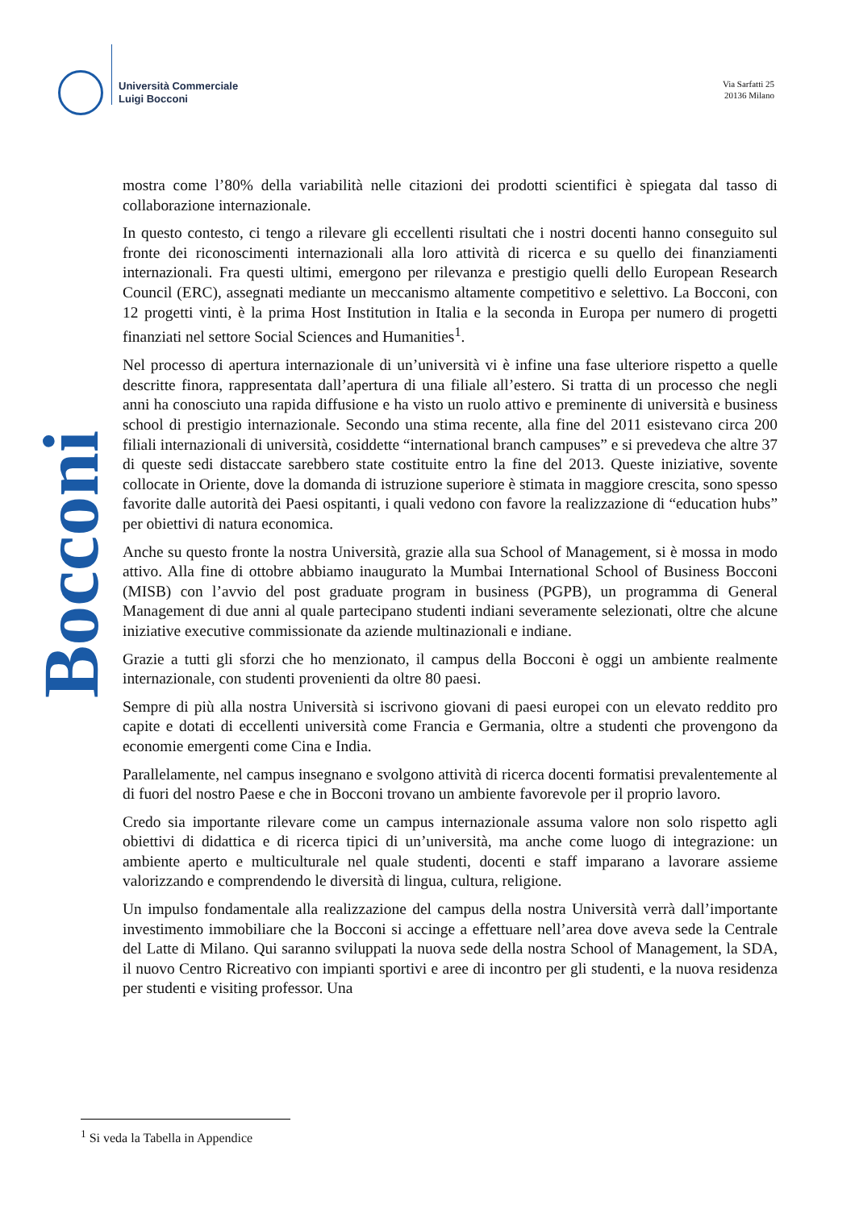Università Commerciale
Luigi Bocconi
Via Sarfatti 25
20136 Milano
Bocconi
mostra come l’80% della variabilità nelle citazioni dei prodotti scientifici è spiegata dal tasso di collaborazione internazionale.
In questo contesto, ci tengo a rilevare gli eccellenti risultati che i nostri docenti hanno conseguito sul fronte dei riconoscimenti internazionali alla loro attività di ricerca e su quello dei finanziamenti internazionali. Fra questi ultimi, emergono per rilevanza e prestigio quelli dello European Research Council (ERC), assegnati mediante un meccanismo altamente competitivo e selettivo. La Bocconi, con 12 progetti vinti, è la prima Host Institution in Italia e la seconda in Europa per numero di progetti finanziati nel settore Social Sciences and Humanities<sup>1</sup>.
Nel processo di apertura internazionale di un’università vi è infine una fase ulteriore rispetto a quelle descritte finora, rappresentata dall’apertura di una filiale all’estero. Si tratta di un processo che negli anni ha conosciuto una rapida diffusione e ha visto un ruolo attivo e preminente di università e business school di prestigio internazionale. Secondo una stima recente, alla fine del 2011 esistevano circa 200 filiali internazionali di università, cosiddette “international branch campuses” e si prevedeva che altre 37 di queste sedi distaccate sarebbero state costituite entro la fine del 2013. Queste iniziative, sovente collocate in Oriente, dove la domanda di istruzione superiore è stimata in maggiore crescita, sono spesso favorite dalle autorità dei Paesi ospitanti, i quali vedono con favore la realizzazione di “education hubs” per obiettivi di natura economica.
Anche su questo fronte la nostra Università, grazie alla sua School of Management, si è mossa in modo attivo. Alla fine di ottobre abbiamo inaugurato la Mumbai International School of Business Bocconi (MISB) con l’avvio del post graduate program in business (PGPB), un programma di General Management di due anni al quale partecipano studenti indiani severamente selezionati, oltre che alcune iniziative executive commissionate da aziende multinazionali e indiane.
Grazie a tutti gli sforzi che ho menzionato, il campus della Bocconi è oggi un ambiente realmente internazionale, con studenti provenienti da oltre 80 paesi.
Sempre di più alla nostra Università si iscrivono giovani di paesi europei con un elevato reddito pro capite e dotati di eccellenti università come Francia e Germania, oltre a studenti che provengono da economie emergenti come Cina e India.
Parallelamente, nel campus insegnano e svolgono attività di ricerca docenti formatisi prevalentemente al di fuori del nostro Paese e che in Bocconi trovano un ambiente favorevole per il proprio lavoro.
Credo sia importante rilevare come un campus internazionale assuma valore non solo rispetto agli obiettivi di didattica e di ricerca tipici di un’università, ma anche come luogo di integrazione: un ambiente aperto e multiculturale nel quale studenti, docenti e staff imparano a lavorare assieme valorizzando e comprendendo le diversità di lingua, cultura, religione.
Un impulso fondamentale alla realizzazione del campus della nostra Università verrà dall’importante investimento immobiliare che la Bocconi si accinge a effettuare nell’area dove aveva sede la Centrale del Latte di Milano. Qui saranno sviluppati la nuova sede della nostra School of Management, la SDA, il nuovo Centro Ricreativo con impianti sportivi e aree di incontro per gli studenti, e la nuova residenza per studenti e visiting professor. Una
<sup>1</sup> Si veda la Tabella in Appendice